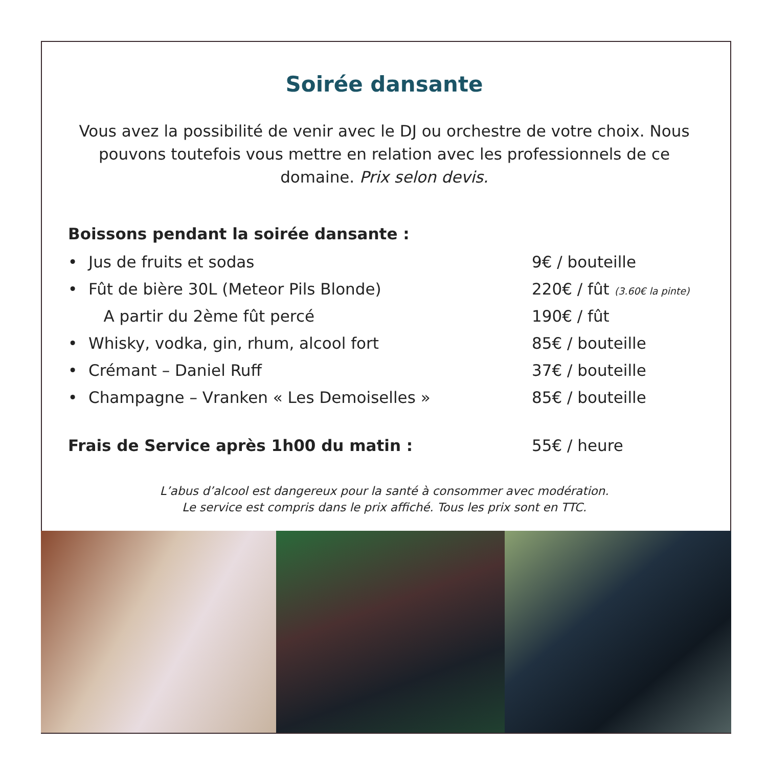Soirée dansante
Vous avez la possibilité de venir avec le DJ ou orchestre de votre choix. Nous pouvons toutefois vous mettre en relation avec les professionnels de ce domaine. Prix selon devis.
Boissons pendant la soirée dansante :
| • | Jus de fruits et sodas | 9€ / bouteille |
| • | Fût de bière 30L (Meteor Pils Blonde) | 220€ / fût (3.60€ la pinte) |
| | A partir du 2ème fût percé | 190€ / fût |
| • | Whisky, vodka, gin, rhum, alcool fort | 85€ / bouteille |
| • | Crémant – Daniel Ruff | 37€ / bouteille |
| • | Champagne – Vranken « Les Demoiselles » | 85€ / bouteille |
Frais de Service après 1h00 du matin : 55€ / heure
L’abus d’alcool est dangereux pour la santé à consommer avec modération.
Le service est compris dans le prix affiché. Tous les prix sont en TTC.